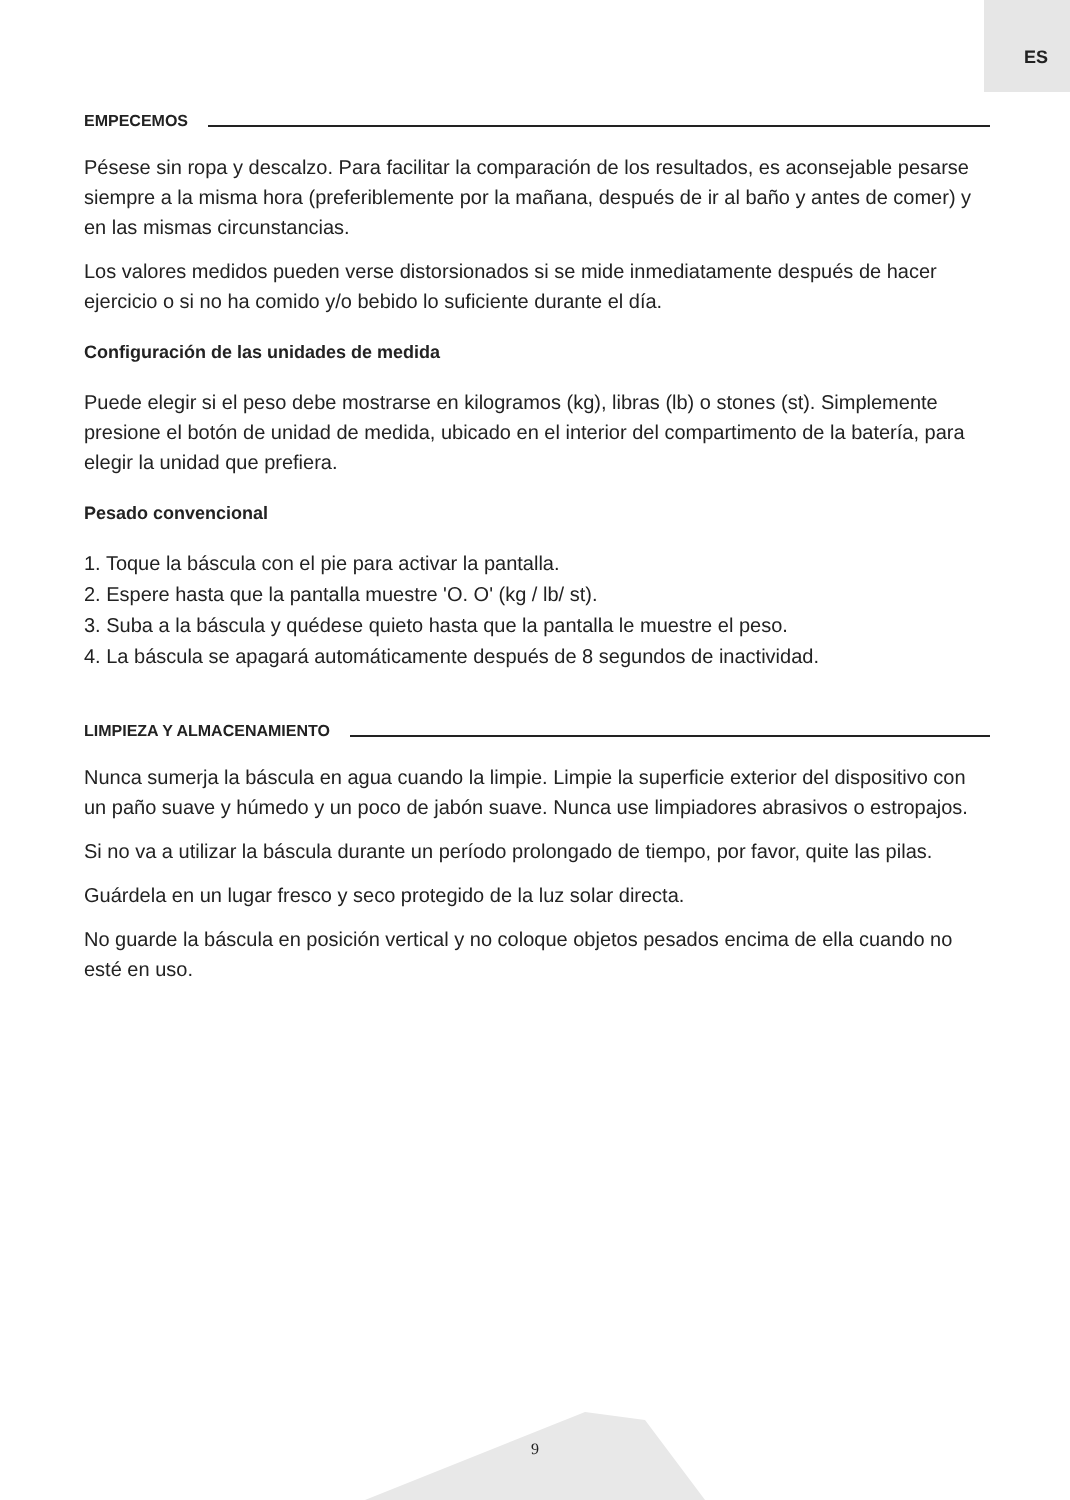ES
EMPECEMOS
Pésese sin ropa y descalzo. Para facilitar la comparación de los resultados, es aconsejable pesarse siempre a la misma hora (preferiblemente por la mañana, después de ir al baño y antes de comer) y en las mismas circunstancias.
Los valores medidos pueden verse distorsionados si se mide inmediatamente después de hacer ejercicio o si no ha comido y/o bebido lo suficiente durante el día.
Configuración de las unidades de medida
Puede elegir si el peso debe mostrarse en kilogramos (kg), libras (lb) o stones (st). Simplemente presione el botón de unidad de medida, ubicado en el interior del compartimento de la batería, para elegir la unidad que prefiera.
Pesado convencional
1. Toque la báscula con el pie para activar la pantalla.
2. Espere hasta que la pantalla muestre 'O. O' (kg / lb/ st).
3. Suba a la báscula y quédese quieto hasta que la pantalla le muestre el peso.
4. La báscula se apagará automáticamente después de 8 segundos de inactividad.
LIMPIEZA Y ALMACENAMIENTO
Nunca sumerja la báscula en agua cuando la limpie. Limpie la superficie exterior del dispositivo con un paño suave y húmedo y un poco de jabón suave. Nunca use limpiadores abrasivos o estropajos.
Si no va a utilizar la báscula durante un período prolongado de tiempo, por favor, quite las pilas.
Guárdela en un lugar fresco y seco protegido de la luz solar directa.
No guarde la báscula en posición vertical y no coloque objetos pesados encima de ella cuando no esté en uso.
9